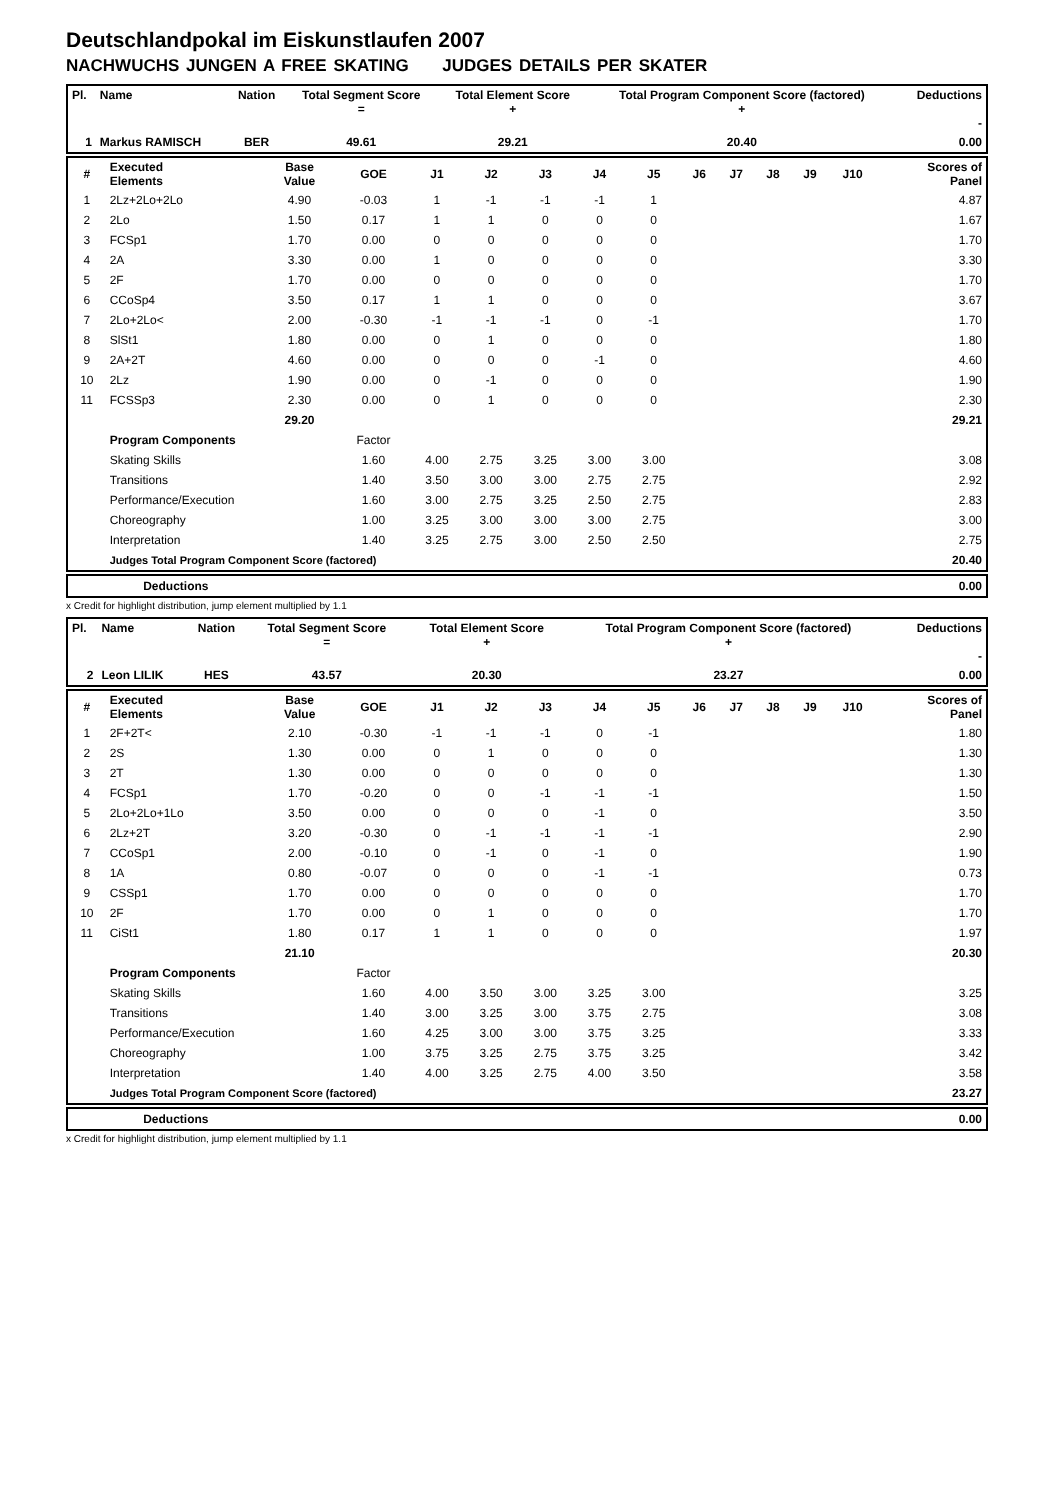Deutschlandpokal im Eiskunstlaufen 2007
NACHWUCHS JUNGEN A FREE SKATING JUDGES DETAILS PER SKATER
| Pl. | Name | Nation | Total Segment Score = | Total Element Score + | Total Program Component Score (factored) + | Deductions - |
| --- | --- | --- | --- | --- | --- | --- |
| 1 | Markus RAMISCH | BER | 49.61 | 29.21 | 20.40 | 0.00 |
| # | Executed Elements | Base Value | GOE | J1 | J2 | J3 | J4 | J5 | J6 | J7 | J8 | J9 | J10 | Scores of Panel |
| --- | --- | --- | --- | --- | --- | --- | --- | --- | --- | --- | --- | --- | --- | --- |
| 1 | 2Lz+2Lo+2Lo | 4.90 | -0.03 | 1 | -1 | -1 | -1 | 1 | | | | | | 4.87 |
| 2 | 2Lo | 1.50 | 0.17 | 1 | 1 | 0 | 0 | 0 | | | | | | 1.67 |
| 3 | FCSp1 | 1.70 | 0.00 | 0 | 0 | 0 | 0 | 0 | | | | | | 1.70 |
| 4 | 2A | 3.30 | 0.00 | 1 | 0 | 0 | 0 | 0 | | | | | | 3.30 |
| 5 | 2F | 1.70 | 0.00 | 0 | 0 | 0 | 0 | 0 | | | | | | 1.70 |
| 6 | CCoSp4 | 3.50 | 0.17 | 1 | 1 | 0 | 0 | 0 | | | | | | 3.67 |
| 7 | 2Lo+2Lo< | 2.00 | -0.30 | -1 | -1 | -1 | 0 | -1 | | | | | | 1.70 |
| 8 | SlSt1 | 1.80 | 0.00 | 0 | 1 | 0 | 0 | 0 | | | | | | 1.80 |
| 9 | 2A+2T | 4.60 | 0.00 | 0 | 0 | 0 | -1 | 0 | | | | | | 4.60 |
| 10 | 2Lz | 1.90 | 0.00 | 0 | -1 | 0 | 0 | 0 | | | | | | 1.90 |
| 11 | FCSSp3 | 2.30 | 0.00 | 0 | 1 | 0 | 0 | 0 | | | | | | 2.30 |
| | | 29.20 | | | | | | | | | | | | 29.21 |
| | Program Components | | Factor | | | | | | | | | | | |
| | Skating Skills | | 1.60 | 4.00 | 2.75 | 3.25 | 3.00 | 3.00 | | | | | | 3.08 |
| | Transitions | | 1.40 | 3.50 | 3.00 | 3.00 | 2.75 | 2.75 | | | | | | 2.92 |
| | Performance/Execution | | 1.60 | 3.00 | 2.75 | 3.25 | 2.50 | 2.75 | | | | | | 2.83 |
| | Choreography | | 1.00 | 3.25 | 3.00 | 3.00 | 3.00 | 2.75 | | | | | | 3.00 |
| | Interpretation | | 1.40 | 3.25 | 2.75 | 3.00 | 2.50 | 2.50 | | | | | | 2.75 |
| | Judges Total Program Component Score (factored) | | | | | | | | | | | | | 20.40 |
| | Deductions | 0.00 |
x Credit for highlight distribution, jump element multiplied by 1.1
| Pl. | Name | Nation | Total Segment Score = | Total Element Score + | Total Program Component Score (factored) + | Deductions - |
| --- | --- | --- | --- | --- | --- | --- |
| 2 | Leon LILIK | HES | 43.57 | 20.30 | 23.27 | 0.00 |
| # | Executed Elements | Base Value | GOE | J1 | J2 | J3 | J4 | J5 | J6 | J7 | J8 | J9 | J10 | Scores of Panel |
| --- | --- | --- | --- | --- | --- | --- | --- | --- | --- | --- | --- | --- | --- | --- |
| 1 | 2F+2T< | 2.10 | -0.30 | -1 | -1 | -1 | 0 | -1 | | | | | | 1.80 |
| 2 | 2S | 1.30 | 0.00 | 0 | 1 | 0 | 0 | 0 | | | | | | 1.30 |
| 3 | 2T | 1.30 | 0.00 | 0 | 0 | 0 | 0 | 0 | | | | | | 1.30 |
| 4 | FCSp1 | 1.70 | -0.20 | 0 | 0 | -1 | -1 | -1 | | | | | | 1.50 |
| 5 | 2Lo+2Lo+1Lo | 3.50 | 0.00 | 0 | 0 | 0 | -1 | 0 | | | | | | 3.50 |
| 6 | 2Lz+2T | 3.20 | -0.30 | 0 | -1 | -1 | -1 | -1 | | | | | | 2.90 |
| 7 | CCoSp1 | 2.00 | -0.10 | 0 | -1 | 0 | -1 | 0 | | | | | | 1.90 |
| 8 | 1A | 0.80 | -0.07 | 0 | 0 | 0 | -1 | -1 | | | | | | 0.73 |
| 9 | CSSp1 | 1.70 | 0.00 | 0 | 0 | 0 | 0 | 0 | | | | | | 1.70 |
| 10 | 2F | 1.70 | 0.00 | 0 | 1 | 0 | 0 | 0 | | | | | | 1.70 |
| 11 | CiSt1 | 1.80 | 0.17 | 1 | 1 | 0 | 0 | 0 | | | | | | 1.97 |
| | | 21.10 | | | | | | | | | | | | 20.30 |
| | Program Components | | Factor | | | | | | | | | | | |
| | Skating Skills | | 1.60 | 4.00 | 3.50 | 3.00 | 3.25 | 3.00 | | | | | | 3.25 |
| | Transitions | | 1.40 | 3.00 | 3.25 | 3.00 | 3.75 | 2.75 | | | | | | 3.08 |
| | Performance/Execution | | 1.60 | 4.25 | 3.00 | 3.00 | 3.75 | 3.25 | | | | | | 3.33 |
| | Choreography | | 1.00 | 3.75 | 3.25 | 2.75 | 3.75 | 3.25 | | | | | | 3.42 |
| | Interpretation | | 1.40 | 4.00 | 3.25 | 2.75 | 4.00 | 3.50 | | | | | | 3.58 |
| | Judges Total Program Component Score (factored) | | | | | | | | | | | | | 23.27 |
| | Deductions | 0.00 |
x Credit for highlight distribution, jump element multiplied by 1.1